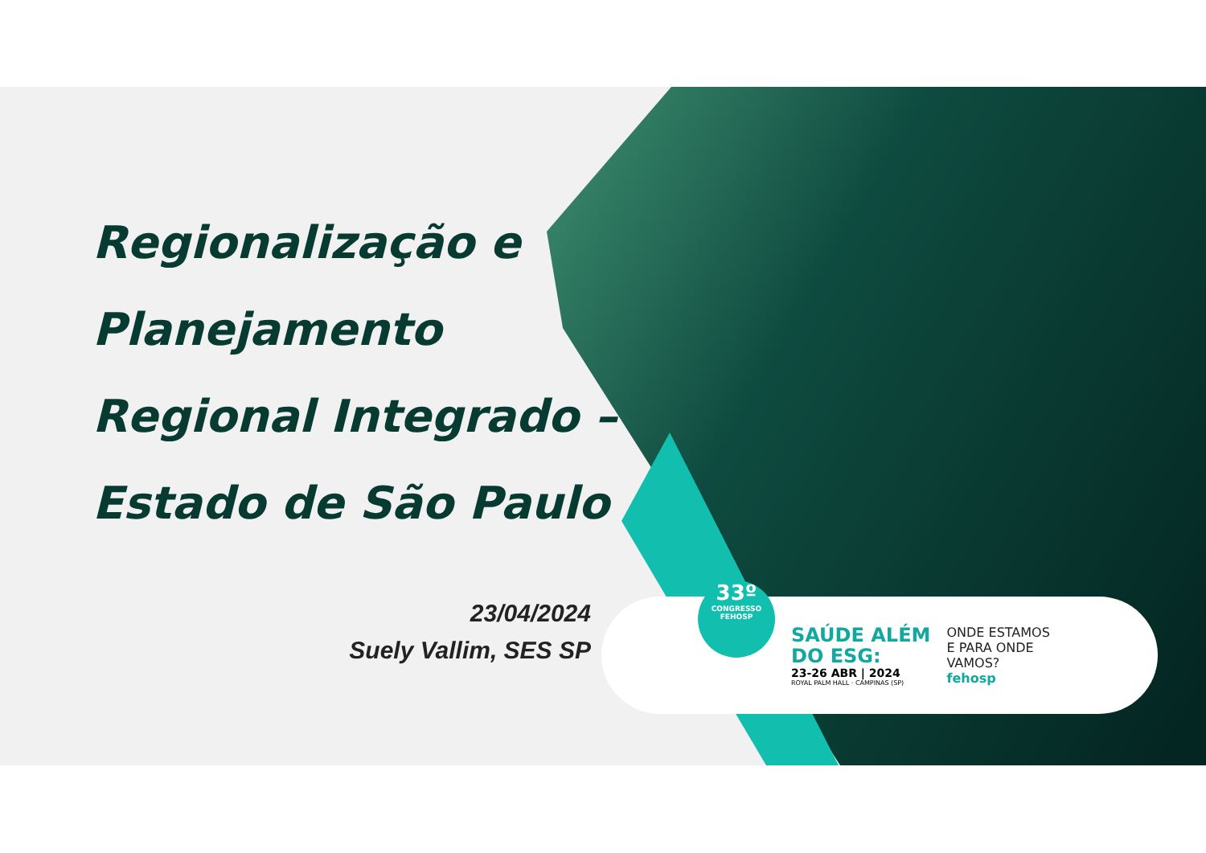Regionalização e
Planejamento
Regional Integrado –
Estado de São Paulo
23/04/2024
Suely Vallim, SES SP
33º
CONGRESSO
FEHOSP
SAÚDE ALÉM
DO ESG:
23-26 ABR | 2024
ROYAL PALM HALL · CAMPINAS (SP)
ONDE ESTAMOS
E PARA ONDE
VAMOS?
fehosp